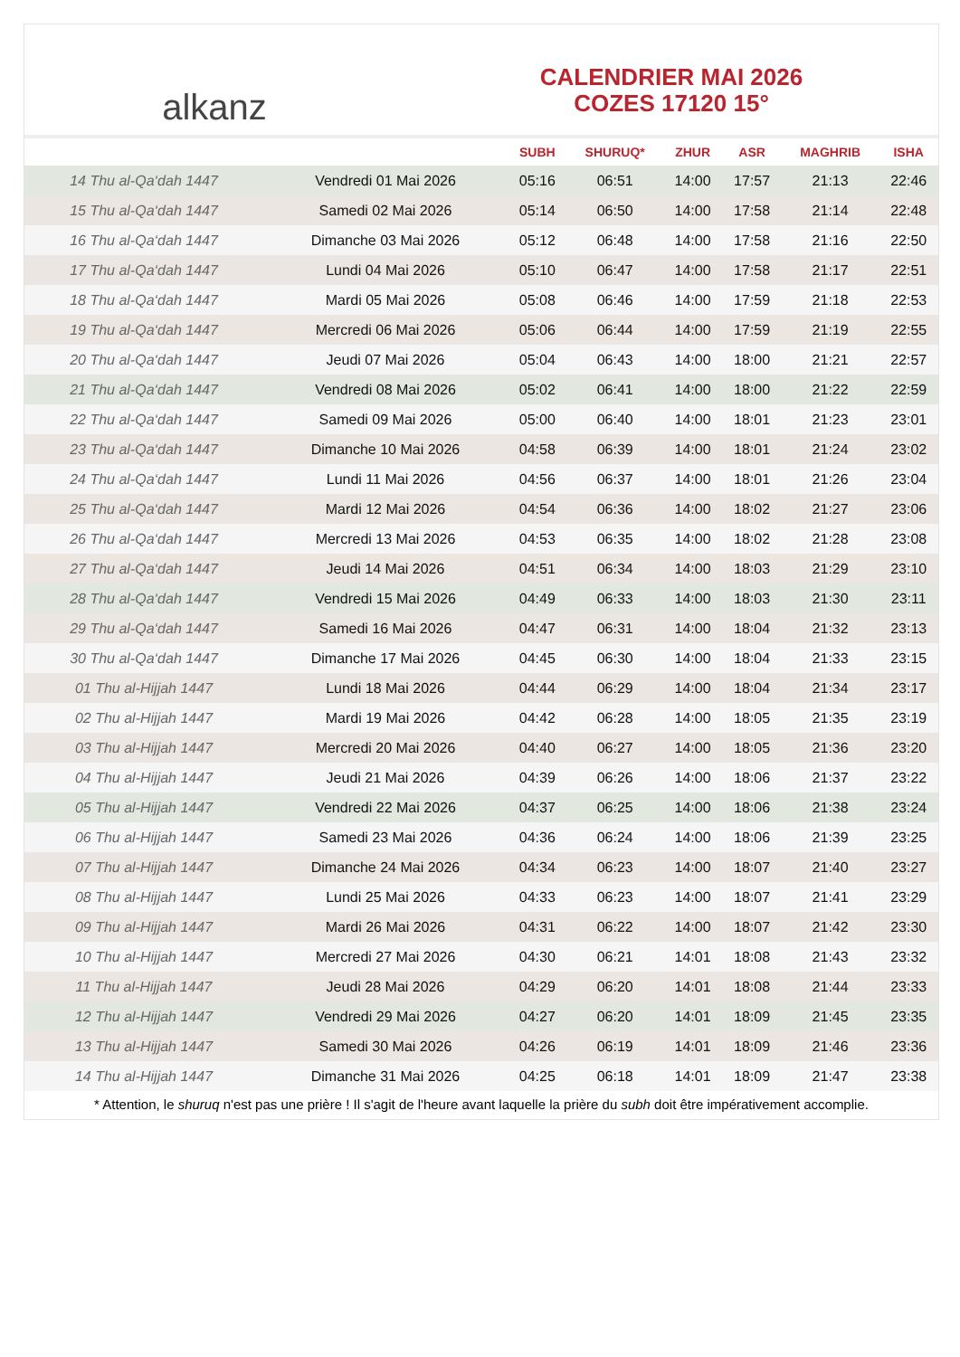alkanz
CALENDRIER MAI 2026
COZES 17120 15°
| | | SUBH | SHURUQ* | ZHUR | ASR | MAGHRIB | ISHA |
| --- | --- | --- | --- | --- | --- | --- | --- |
| 14 Thu al-Qa‘dah 1447 | Vendredi 01 Mai 2026 | 05:16 | 06:51 | 14:00 | 17:57 | 21:13 | 22:46 |
| 15 Thu al-Qa‘dah 1447 | Samedi 02 Mai 2026 | 05:14 | 06:50 | 14:00 | 17:58 | 21:14 | 22:48 |
| 16 Thu al-Qa‘dah 1447 | Dimanche 03 Mai 2026 | 05:12 | 06:48 | 14:00 | 17:58 | 21:16 | 22:50 |
| 17 Thu al-Qa‘dah 1447 | Lundi 04 Mai 2026 | 05:10 | 06:47 | 14:00 | 17:58 | 21:17 | 22:51 |
| 18 Thu al-Qa‘dah 1447 | Mardi 05 Mai 2026 | 05:08 | 06:46 | 14:00 | 17:59 | 21:18 | 22:53 |
| 19 Thu al-Qa‘dah 1447 | Mercredi 06 Mai 2026 | 05:06 | 06:44 | 14:00 | 17:59 | 21:19 | 22:55 |
| 20 Thu al-Qa‘dah 1447 | Jeudi 07 Mai 2026 | 05:04 | 06:43 | 14:00 | 18:00 | 21:21 | 22:57 |
| 21 Thu al-Qa‘dah 1447 | Vendredi 08 Mai 2026 | 05:02 | 06:41 | 14:00 | 18:00 | 21:22 | 22:59 |
| 22 Thu al-Qa‘dah 1447 | Samedi 09 Mai 2026 | 05:00 | 06:40 | 14:00 | 18:01 | 21:23 | 23:01 |
| 23 Thu al-Qa‘dah 1447 | Dimanche 10 Mai 2026 | 04:58 | 06:39 | 14:00 | 18:01 | 21:24 | 23:02 |
| 24 Thu al-Qa‘dah 1447 | Lundi 11 Mai 2026 | 04:56 | 06:37 | 14:00 | 18:01 | 21:26 | 23:04 |
| 25 Thu al-Qa‘dah 1447 | Mardi 12 Mai 2026 | 04:54 | 06:36 | 14:00 | 18:02 | 21:27 | 23:06 |
| 26 Thu al-Qa‘dah 1447 | Mercredi 13 Mai 2026 | 04:53 | 06:35 | 14:00 | 18:02 | 21:28 | 23:08 |
| 27 Thu al-Qa‘dah 1447 | Jeudi 14 Mai 2026 | 04:51 | 06:34 | 14:00 | 18:03 | 21:29 | 23:10 |
| 28 Thu al-Qa‘dah 1447 | Vendredi 15 Mai 2026 | 04:49 | 06:33 | 14:00 | 18:03 | 21:30 | 23:11 |
| 29 Thu al-Qa‘dah 1447 | Samedi 16 Mai 2026 | 04:47 | 06:31 | 14:00 | 18:04 | 21:32 | 23:13 |
| 30 Thu al-Qa‘dah 1447 | Dimanche 17 Mai 2026 | 04:45 | 06:30 | 14:00 | 18:04 | 21:33 | 23:15 |
| 01 Thu al-Hijjah 1447 | Lundi 18 Mai 2026 | 04:44 | 06:29 | 14:00 | 18:04 | 21:34 | 23:17 |
| 02 Thu al-Hijjah 1447 | Mardi 19 Mai 2026 | 04:42 | 06:28 | 14:00 | 18:05 | 21:35 | 23:19 |
| 03 Thu al-Hijjah 1447 | Mercredi 20 Mai 2026 | 04:40 | 06:27 | 14:00 | 18:05 | 21:36 | 23:20 |
| 04 Thu al-Hijjah 1447 | Jeudi 21 Mai 2026 | 04:39 | 06:26 | 14:00 | 18:06 | 21:37 | 23:22 |
| 05 Thu al-Hijjah 1447 | Vendredi 22 Mai 2026 | 04:37 | 06:25 | 14:00 | 18:06 | 21:38 | 23:24 |
| 06 Thu al-Hijjah 1447 | Samedi 23 Mai 2026 | 04:36 | 06:24 | 14:00 | 18:06 | 21:39 | 23:25 |
| 07 Thu al-Hijjah 1447 | Dimanche 24 Mai 2026 | 04:34 | 06:23 | 14:00 | 18:07 | 21:40 | 23:27 |
| 08 Thu al-Hijjah 1447 | Lundi 25 Mai 2026 | 04:33 | 06:23 | 14:00 | 18:07 | 21:41 | 23:29 |
| 09 Thu al-Hijjah 1447 | Mardi 26 Mai 2026 | 04:31 | 06:22 | 14:00 | 18:07 | 21:42 | 23:30 |
| 10 Thu al-Hijjah 1447 | Mercredi 27 Mai 2026 | 04:30 | 06:21 | 14:01 | 18:08 | 21:43 | 23:32 |
| 11 Thu al-Hijjah 1447 | Jeudi 28 Mai 2026 | 04:29 | 06:20 | 14:01 | 18:08 | 21:44 | 23:33 |
| 12 Thu al-Hijjah 1447 | Vendredi 29 Mai 2026 | 04:27 | 06:20 | 14:01 | 18:09 | 21:45 | 23:35 |
| 13 Thu al-Hijjah 1447 | Samedi 30 Mai 2026 | 04:26 | 06:19 | 14:01 | 18:09 | 21:46 | 23:36 |
| 14 Thu al-Hijjah 1447 | Dimanche 31 Mai 2026 | 04:25 | 06:18 | 14:01 | 18:09 | 21:47 | 23:38 |
* Attention, le shuruq n'est pas une prière ! Il s'agit de l'heure avant laquelle la prière du subh doit être impérativement accomplie.